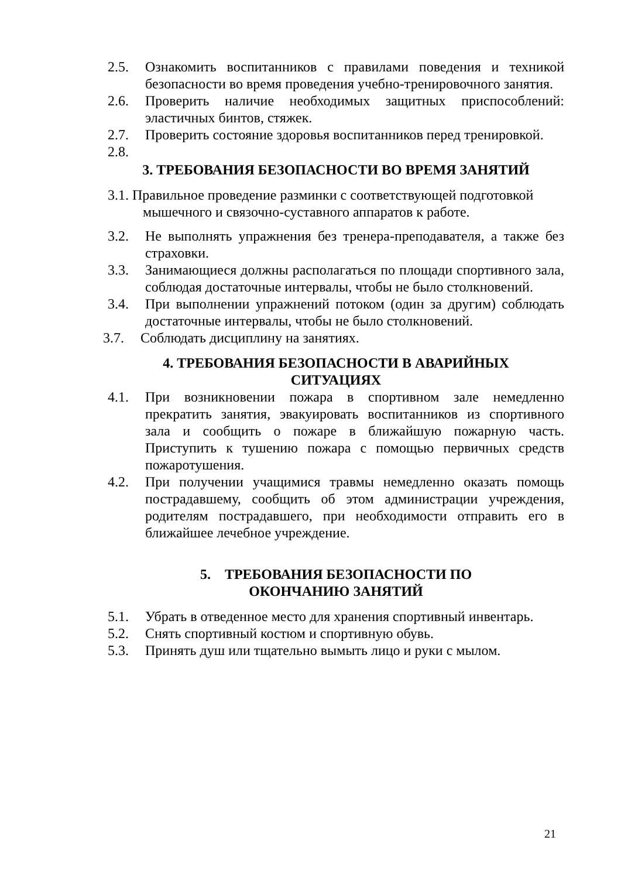2.5. Ознакомить воспитанников с правилами поведения и техникой безопасности во время проведения учебно-тренировочного занятия.
2.6. Проверить наличие необходимых защитных приспособлений: эластичных бинтов, стяжек.
2.7. Проверить состояние здоровья воспитанников перед тренировкой.
2.8.
3. ТРЕБОВАНИЯ БЕЗОПАСНОСТИ ВО ВРЕМЯ ЗАНЯТИЙ
3.1. Правильное проведение разминки с соответствующей подготовкой
мышечного и связочно-суставного аппаратов к работе.
3.2. Не выполнять упражнения без тренера-преподавателя, а также без страховки.
3.3. Занимающиеся должны располагаться по площади спортивного зала, соблюдая достаточные интервалы, чтобы не было столкновений.
3.4. При выполнении упражнений потоком (один за другим) соблюдать достаточные интервалы, чтобы не было столкновений.
3.7. Соблюдать дисциплину на занятиях.
4. ТРЕБОВАНИЯ БЕЗОПАСНОСТИ В АВАРИЙНЫХ
СИТУАЦИЯХ
4.1. При возникновении пожара в спортивном зале немедленно прекратить занятия, эвакуировать воспитанников из спортивного зала и сообщить о пожаре в ближайшую пожарную часть. Приступить к тушению пожара с помощью первичных средств пожаротушения.
4.2. При получении учащимися травмы немедленно оказать помощь пострадавшему, сообщить об этом администрации учреждения, родителям пострадавшего, при необходимости отправить его в ближайшее лечебное учреждение.
5. ТРЕБОВАНИЯ БЕЗОПАСНОСТИ ПО
ОКОНЧАНИЮ ЗАНЯТИЙ
5.1. Убрать в отведенное место для хранения спортивный инвентарь.
5.2. Снять спортивный костюм и спортивную обувь.
5.3. Принять душ или тщательно вымыть лицо и руки с мылом.
21